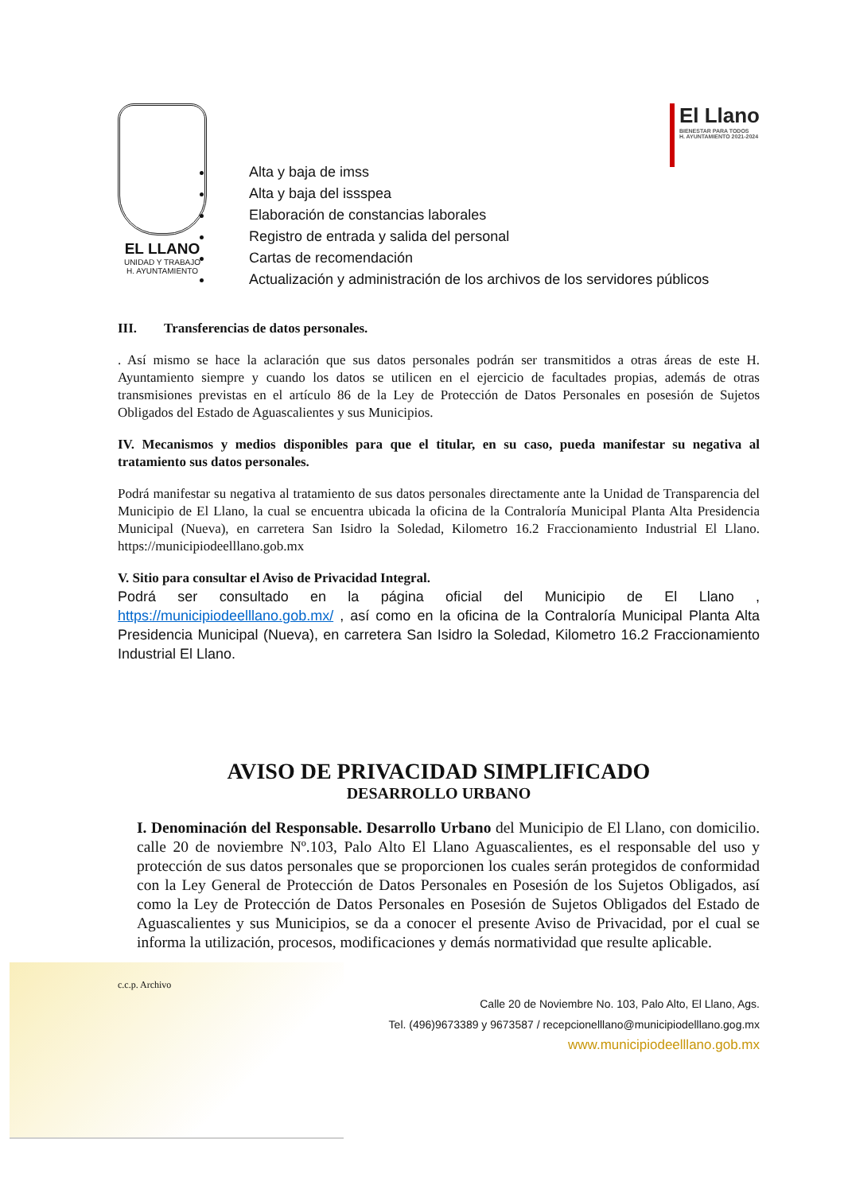EL LLANO
UNIDAD Y TRABAJO
H. AYUNTAMIENTO
El Llano
BIENESTAR PARA TODOS
H. AYUNTAMIENTO 2021-2024
Alta y baja de imss
Alta y baja del issspea
Elaboración de constancias laborales
Registro de entrada y salida del personal
Cartas de recomendación
Actualización y administración de los archivos de los servidores públicos
III. Transferencias de datos personales.
. Así mismo se hace la aclaración que sus datos personales podrán ser transmitidos a otras áreas de este H. Ayuntamiento siempre y cuando los datos se utilicen en el ejercicio de facultades propias, además de otras transmisiones previstas en el artículo 86 de la Ley de Protección de Datos Personales en posesión de Sujetos Obligados del Estado de Aguascalientes y sus Municipios.
IV. Mecanismos y medios disponibles para que el titular, en su caso, pueda manifestar su negativa al tratamiento sus datos personales.
Podrá manifestar su negativa al tratamiento de sus datos personales directamente ante la Unidad de Transparencia del Municipio de El Llano, la cual se encuentra ubicada la oficina de la Contraloría Municipal Planta Alta Presidencia Municipal (Nueva), en carretera San Isidro la Soledad, Kilometro 16.2 Fraccionamiento Industrial El Llano. https://municipiodeelllano.gob.mx
V. Sitio para consultar el Aviso de Privacidad Integral.
Podrá ser consultado en la página oficial del Municipio de El Llano , https://municipiodeelllano.gob.mx/ , así como en la oficina de la Contraloría Municipal Planta Alta Presidencia Municipal (Nueva), en carretera San Isidro la Soledad, Kilometro 16.2 Fraccionamiento Industrial El Llano.
AVISO DE PRIVACIDAD SIMPLIFICADO
DESARROLLO URBANO
I. Denominación del Responsable. Desarrollo Urbano del Municipio de El Llano, con domicilio. calle 20 de noviembre Nº.103, Palo Alto El Llano Aguascalientes, es el responsable del uso y protección de sus datos personales que se proporcionen los cuales serán protegidos de conformidad con la Ley General de Protección de Datos Personales en Posesión de los Sujetos Obligados, así como la Ley de Protección de Datos Personales en Posesión de Sujetos Obligados del Estado de Aguascalientes y sus Municipios, se da a conocer el presente Aviso de Privacidad, por el cual se informa la utilización, procesos, modificaciones y demás normatividad que resulte aplicable.
c.c.p. Archivo
Calle 20 de Noviembre No. 103, Palo Alto, El Llano, Ags.
Tel. (496)9673389 y 9673587 / recepcionelllano@municipiodelllano.gog.mx
www.municipiodeelllano.gob.mx